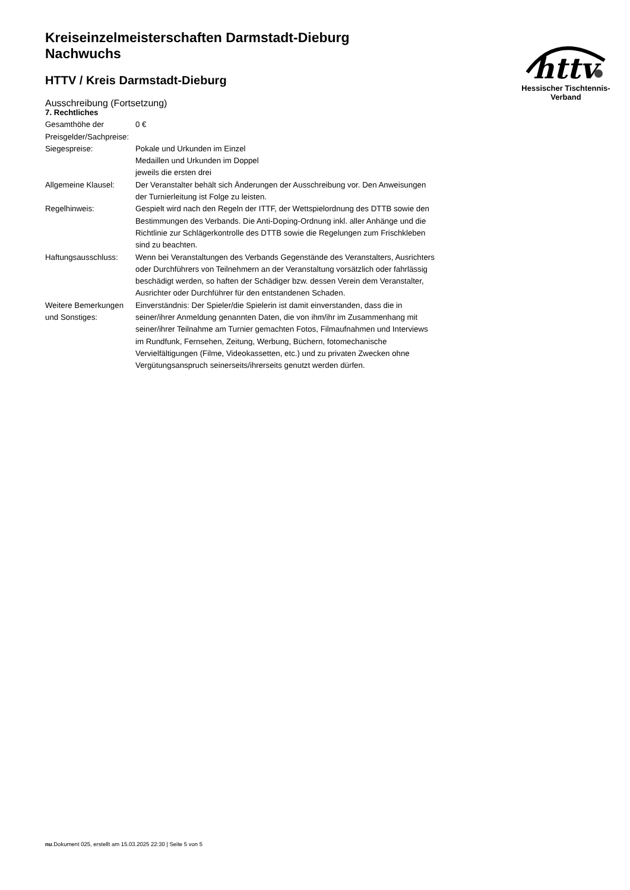Kreiseinzelmeisterschaften Darmstadt-Dieburg
Nachwuchs
HTTV / Kreis Darmstadt-Dieburg
Ausschreibung (Fortsetzung)
httv
Hessischer Tischtennis-Verband
7. Rechtliches
| Gesamthöhe der Preisgelder/Sachpreise: | 0 € |
| Siegespreise: | Pokale und Urkunden im Einzel Medaillen und Urkunden im Doppel jeweils die ersten drei |
| Allgemeine Klausel: | Der Veranstalter behält sich Änderungen der Ausschreibung vor. Den Anweisungen der Turnierleitung ist Folge zu leisten. |
| Regelhinweis: | Gespielt wird nach den Regeln der ITTF, der Wettspielordnung des DTTB sowie den Bestimmungen des Verbands. Die Anti-Doping-Ordnung inkl. aller Anhänge und die Richtlinie zur Schlägerkontrolle des DTTB sowie die Regelungen zum Frischkleben sind zu beachten. |
| Haftungsausschluss: | Wenn bei Veranstaltungen des Verbands Gegenstände des Veranstalters, Ausrichters oder Durchführers von Teilnehmern an der Veranstaltung vorsätzlich oder fahrlässig beschädigt werden, so haften der Schädiger bzw. dessen Verein dem Veranstalter, Ausrichter oder Durchführer für den entstandenen Schaden. |
| Weitere Bemerkungen und Sonstiges: | Einverständnis: Der Spieler/die Spielerin ist damit einverstanden, dass die in seiner/ihrer Anmeldung genannten Daten, die von ihm/ihr im Zusammenhang mit seiner/ihrer Teilnahme am Turnier gemachten Fotos, Filmaufnahmen und Interviews im Rundfunk, Fernsehen, Zeitung, Werbung, Büchern, fotomechanische Vervielfältigungen (Filme, Videokassetten, etc.) und zu privaten Zwecken ohne Vergütungsanspruch seinerseits/ihrerseits genutzt werden dürfen. |
nu.Dokument 025, erstellt am 15.03.2025 22:30 | Seite 5 von 5